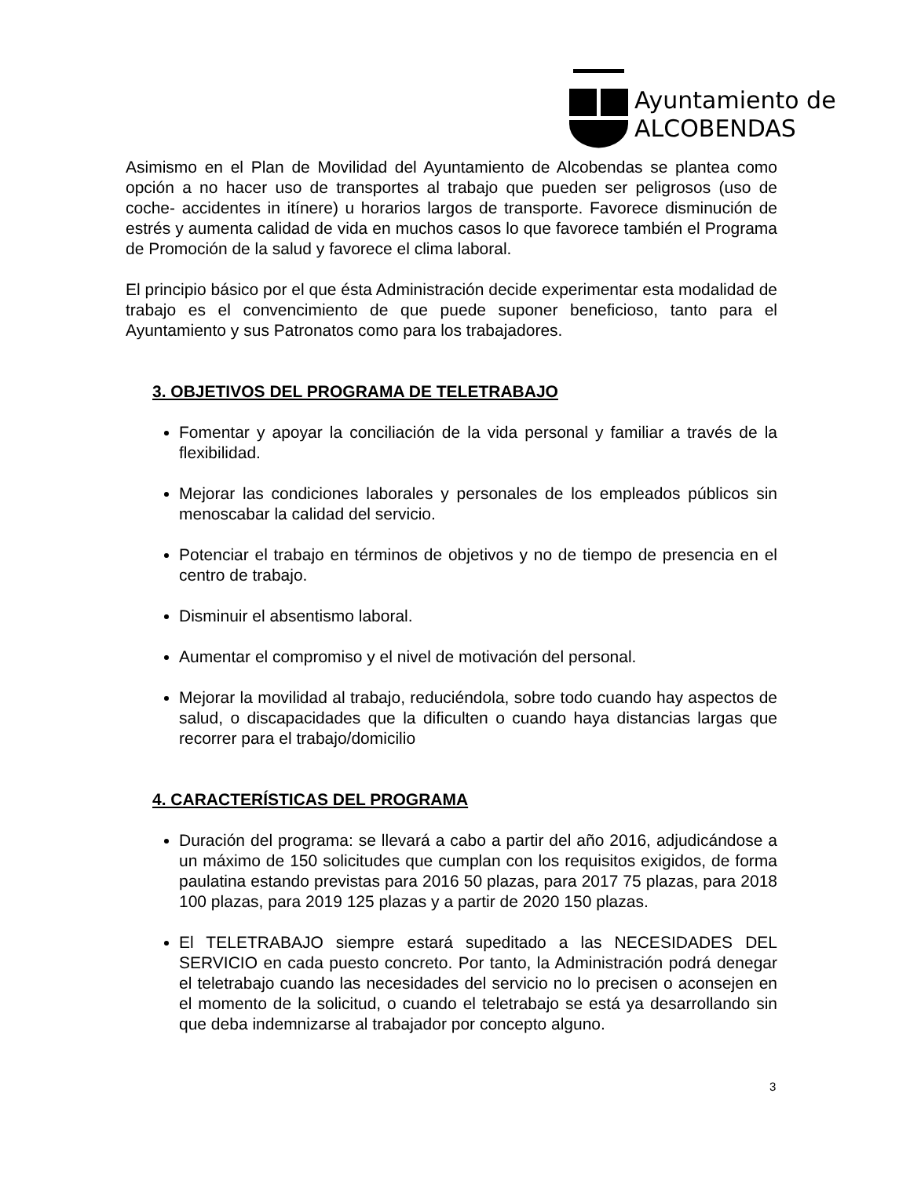Ayuntamiento de
ALCOBENDAS
Asimismo en el Plan de Movilidad del Ayuntamiento de Alcobendas se plantea como opción a no hacer uso de transportes al trabajo que pueden ser peligrosos (uso de coche- accidentes in itínere) u horarios largos de transporte. Favorece disminución de estrés y aumenta calidad de vida en muchos casos lo que favorece también el Programa de Promoción de la salud y favorece el clima laboral.
El principio básico por el que ésta Administración decide experimentar esta modalidad de trabajo es el convencimiento de que puede suponer beneficioso, tanto para el Ayuntamiento y sus Patronatos como para los trabajadores.
3. OBJETIVOS DEL PROGRAMA DE TELETRABAJO
Fomentar y apoyar la conciliación de la vida personal y familiar a través de la flexibilidad.
Mejorar las condiciones laborales y personales de los empleados públicos sin menoscabar la calidad del servicio.
Potenciar el trabajo en términos de objetivos y no de tiempo de presencia en el centro de trabajo.
Disminuir el absentismo laboral.
Aumentar el compromiso y el nivel de motivación del personal.
Mejorar la movilidad al trabajo, reduciéndola, sobre todo cuando hay aspectos de salud, o discapacidades que la dificulten o cuando haya distancias largas que recorrer para el trabajo/domicilio
4. CARACTERÍSTICAS DEL PROGRAMA
Duración del programa: se llevará a cabo a partir del año 2016, adjudicándose a un máximo de 150 solicitudes que cumplan con los requisitos exigidos, de forma paulatina estando previstas para 2016 50 plazas, para 2017 75 plazas, para 2018 100 plazas, para 2019 125 plazas y a partir de 2020 150 plazas.
El TELETRABAJO siempre estará supeditado a las NECESIDADES DEL SERVICIO en cada puesto concreto. Por tanto, la Administración podrá denegar el teletrabajo cuando las necesidades del servicio no lo precisen o aconsejen en el momento de la solicitud, o cuando el teletrabajo se está ya desarrollando sin que deba indemnizarse al trabajador por concepto alguno.
3